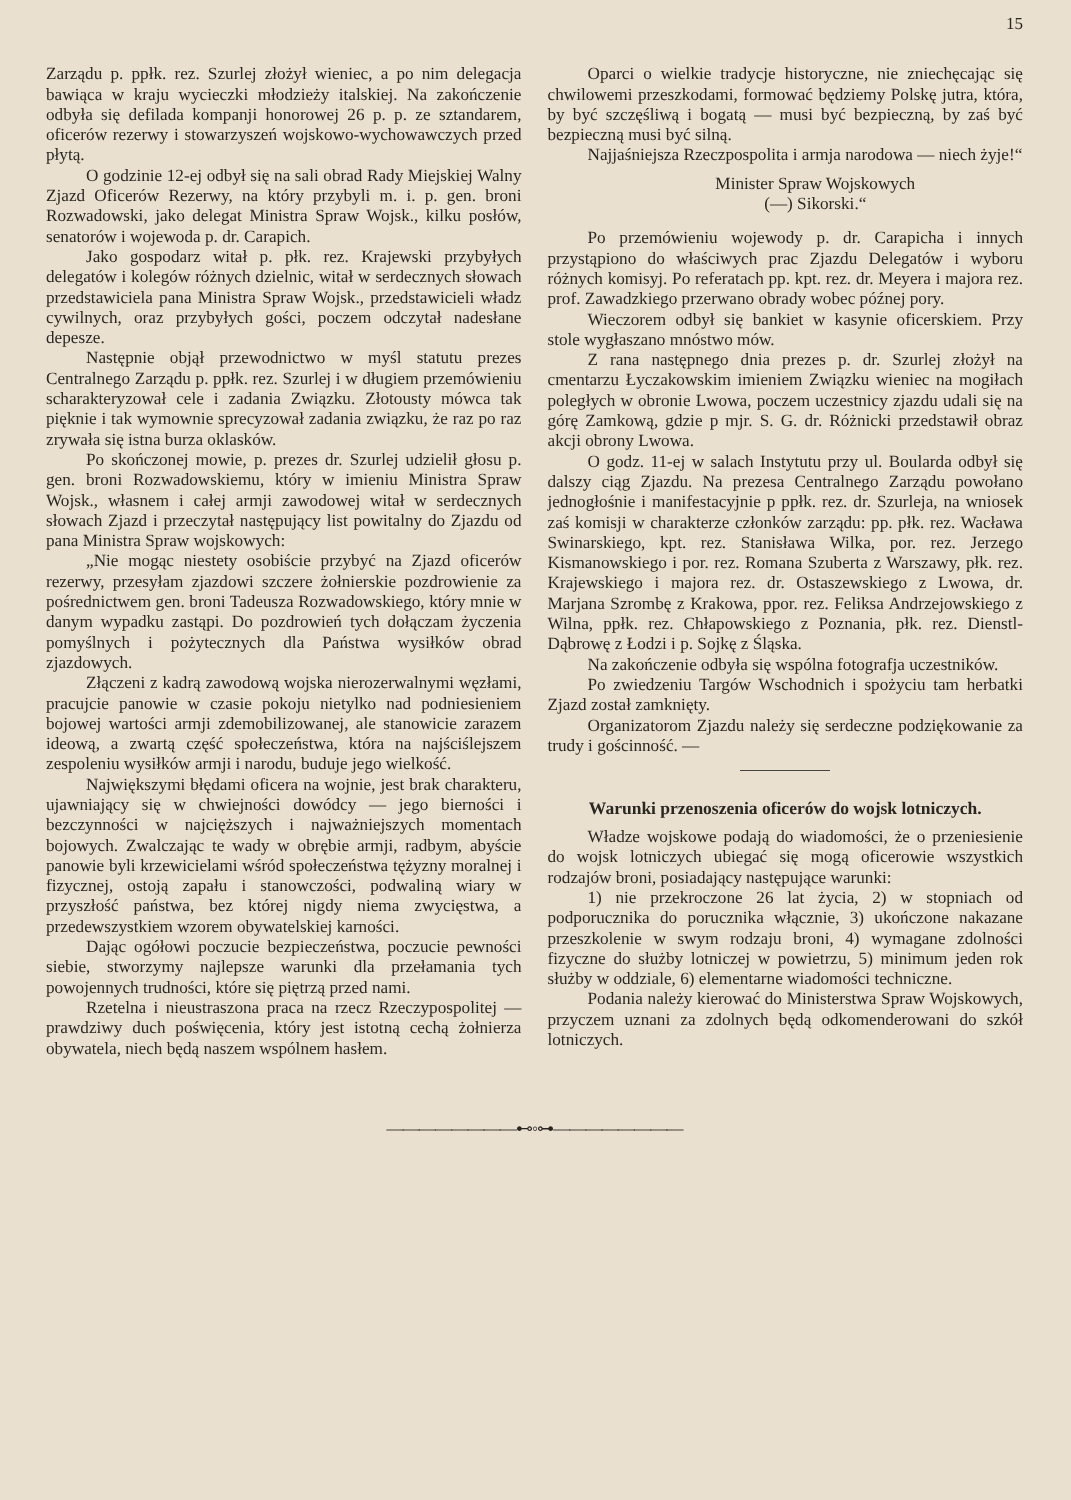15
Zarządu p. ppłk. rez. Szurlej złożył wieniec, a po nim delegacja bawiąca w kraju wycieczki młodzieży italskiej. Na zakończenie odbyła się defilada kompanji honorowej 26 p. p. ze sztandarem, oficerów rezerwy i stowarzyszeń wojskowo-wychowawczych przed płytą.
O godzinie 12-ej odbył się na sali obrad Rady Miejskiej Walny Zjazd Oficerów Rezerwy, na który przybyli m. i. p. gen. broni Rozwadowski, jako delegat Ministra Spraw Wojsk., kilku posłów, senatorów i wojewoda p. dr. Carapich.
Jako gospodarz witał p. płk. rez. Krajewski przybyłych delegatów i kolegów różnych dzielnic, witał w serdecznych słowach przedstawiciela pana Ministra Spraw Wojsk., przedstawicieli władz cywilnych, oraz przybyłych gości, poczem odczytał nadesłane depesze.
Następnie objął przewodnictwo w myśl statutu prezes Centralnego Zarządu p. ppłk. rez. Szurlej i w długiem przemówieniu scharakteryzował cele i zadania Związku. Złotousty mówca tak pięknie i tak wymownie sprecyzował zadania związku, że raz po raz zrywała się istna burza oklasków.
Po skończonej mowie, p. prezes dr. Szurlej udzielił głosu p. gen. broni Rozwadowskiemu, który w imieniu Ministra Spraw Wojsk., własnem i całej armji zawodowej witał w serdecznych słowach Zjazd i przeczytał następujący list powitalny do Zjazdu od pana Ministra Spraw wojskowych:
„Nie mogąc niestety osobiście przybyć na Zjazd oficerów rezerwy, przesyłam zjazdowi szczere żołnierskie pozdrowienie za pośrednictwem gen. broni Tadeusza Rozwadowskiego, który mnie w danym wypadku zastąpi. Do pozdrowień tych dołączam życzenia pomyślnych i pożytecznych dla Państwa wysiłków obrad zjazdowych.
Złączeni z kadrą zawodową wojska nierozerwalnymi węzłami, pracujcie panowie w czasie pokoju nietylko nad podniesieniem bojowej wartości armji zdemobilizowanej, ale stanowicie zarazem ideową, a zwartą część społeczeństwa, która na najściślejszem zespoleniu wysiłków armji i narodu, buduje jego wielkość.
Największymi błędami oficera na wojnie, jest brak charakteru, ujawniający się w chwiejności dowódcy — jego bierności i bezczynności w najcięższych i najważniejszych momentach bojowych. Zwalczając te wady w obrębie armji, radbym, abyście panowie byli krzewicielami wśród społeczeństwa tężyzny moralnej i fizycznej, ostoją zapału i stanowczości, podwaliną wiary w przyszłość państwa, bez której nigdy niema zwycięstwa, a przedewszystkiem wzorem obywatelskiej karności.
Dając ogółowi poczucie bezpieczeństwa, poczucie pewności siebie, stworzymy najlepsze warunki dla przełamania tych powojennych trudności, które się piętrzą przed nami.
Rzetelna i nieustraszona praca na rzecz Rzeczypospolitej — prawdziwy duch poświęcenia, który jest istotną cechą żołnierza obywatela, niech będą naszem wspólnem hasłem.
Oparci o wielkie tradycje historyczne, nie zniechęcając się chwilowemi przeszkodami, formować będziemy Polskę jutra, która, by być szczęśliwą i bogatą — musi być bezpieczną, by zaś być bezpieczną musi być silną.
Najjaśniejsza Rzeczpospolita i armja narodowa — niech żyje!“
Minister Spraw Wojskowych
(—) Sikorski.“
Po przemówieniu wojewody p. dr. Carapicha i innych przystąpiono do właściwych prac Zjazdu Delegatów i wyboru różnych komisyj. Po referatach pp. kpt. rez. dr. Meyera i majora rez. prof. Zawadzkiego przerwano obrady wobec późnej pory.
Wieczorem odbył się bankiet w kasynie oficerskiem. Przy stole wygłaszano mnóstwo mów.
Z rana następnego dnia prezes p. dr. Szurlej złożył na cmentarzu Łyczakowskim imieniem Związku wieniec na mogiłach poległych w obronie Lwowa, poczem uczestnicy zjazdu udali się na górę Zamkową, gdzie p mjr. S. G. dr. Różnicki przedstawił obraz akcji obrony Lwowa.
O godz. 11-ej w salach Instytutu przy ul. Boularda odbył się dalszy ciąg Zjazdu. Na prezesa Centralnego Zarządu powołano jednogłośnie i manifestacyjnie p ppłk. rez. dr. Szurleja, na wniosek zaś komisji w charakterze członków zarządu: pp. płk. rez. Wacława Swinarskiego, kpt. rez. Stanisława Wilka, por. rez. Jerzego Kismanowskiego i por. rez. Romana Szuberta z Warszawy, płk. rez. Krajewskiego i majora rez. dr. Ostaszewskiego z Lwowa, dr. Marjana Szrombę z Krakowa, ppor. rez. Feliksa Andrzejowskiego z Wilna, ppłk. rez. Chłapowskiego z Poznania, płk. rez. Dienstl-Dąbrowę z Łodzi i p. Sojkę z Śląska.
Na zakończenie odbyła się wspólna fotografja uczestników.
Po zwiedzeniu Targów Wschodnich i spożyciu tam herbatki Zjazd został zamknięty.
Organizatorom Zjazdu należy się serdeczne podziękowanie za trudy i gościnność. —
Warunki przenoszenia oficerów do wojsk lotniczych.
Władze wojskowe podają do wiadomości, że o przeniesienie do wojsk lotniczych ubiegać się mogą oficerowie wszystkich rodzajów broni, posiadający następujące warunki:
1) nie przekroczone 26 lat życia, 2) w stopniach od podporucznika do porucznika włącznie, 3) ukończone nakazane przeszkolenie w swym rodzaju broni, 4) wymagane zdolności fizyczne do służby lotniczej w powietrzu, 5) minimum jeden rok służby w oddziale, 6) elementarne wiadomości techniczne.
Podania należy kierować do Ministerstwa Spraw Wojskowych, przyczem uznani za zdolnych będą odkomenderowani do szkół lotniczych.
————————⊷◦⊶————————